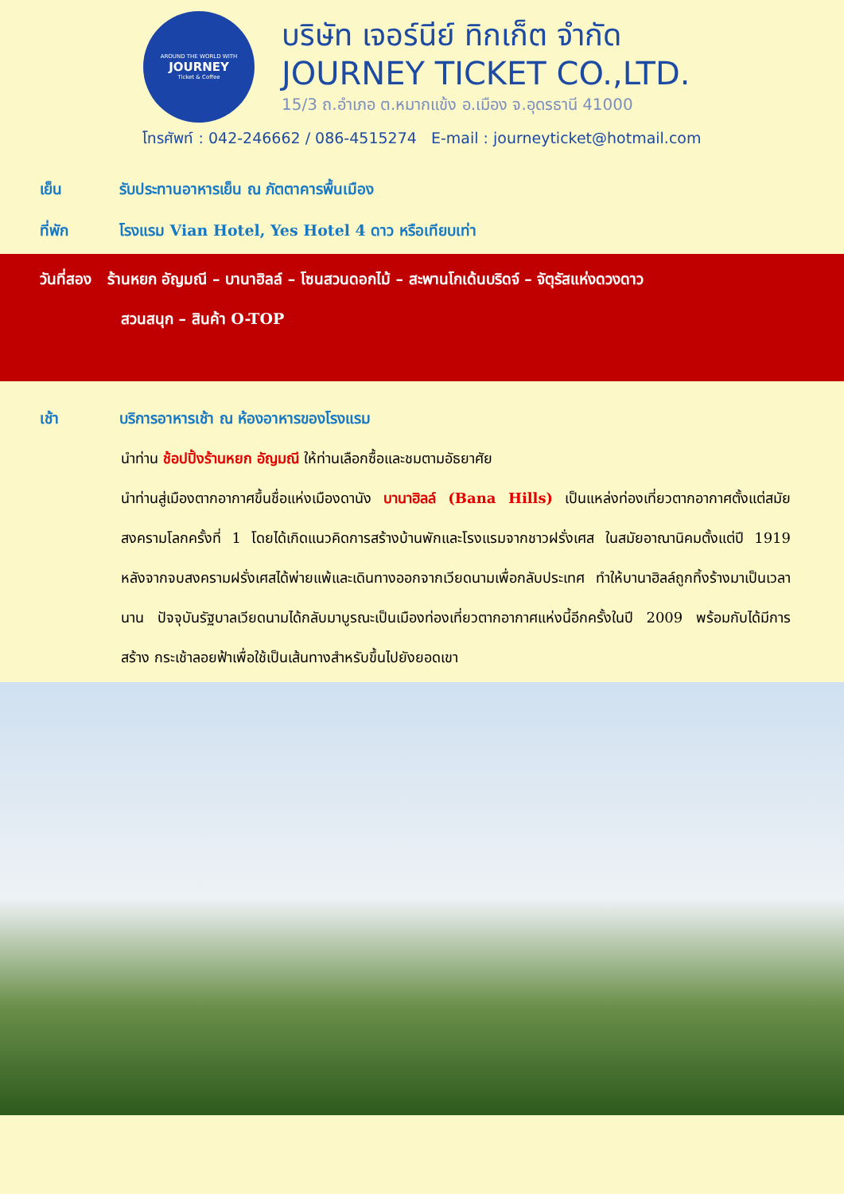AROUND THE WORLD WITH
JOURNEY
Ticket & Coffee
บริษัท เจอร์นีย์ ทิกเก็ต จำกัด
JOURNEY TICKET CO.,LTD.
15/3 ถ.อำเภอ ต.หมากแข้ง อ.เมือง จ.อุดรธานี 41000
โทรศัพท์ : 042-246662 / 086-4515274 E-mail : journeyticket@hotmail.com
เย็น รับประทานอาหารเย็น ณ ภัตตาคารพื้นเมือง
ที่พัก โรงแรม Vian Hotel, Yes Hotel 4 ดาว หรือเทียบเท่า
วันที่สอง ร้านหยก อัญมณี – บานาฮิลล์ – โซนสวนดอกไม้ – สะพานโกเด้นบริดจ์ – จัตุรัสแห่งดวงดาว
สวนสนุก – สินค้า O-TOP
เช้า บริการอาหารเช้า ณ ห้องอาหารของโรงแรม
นำท่าน ช้อปปิ้งร้านหยก อัญมณี ให้ท่านเลือกซื้อและชมตามอัธยาศัย
นำท่านสู่เมืองตากอากาศขึ้นชื่อแห่งเมืองดานัง บานาฮิลล์ (Bana Hills) เป็นแหล่งท่องเที่ยวตากอากาศตั้งแต่สมัยสงครามโลกครั้งที่ 1 โดยได้เกิดแนวคิดการสร้างบ้านพักและโรงแรมจากชาวฝรั่งเศส ในสมัยอาณานิคมตั้งแต่ปี 1919 หลังจากจบสงครามฝรั่งเศสได้พ่ายแพ้และเดินทางออกจากเวียดนามเพื่อกลับประเทศ ทำให้บานาฮิลล์ถูกทิ้งร้างมาเป็นเวลานาน ปัจจุบันรัฐบาลเวียดนามได้กลับมาบูรณะเป็นเมืองท่องเที่ยวตากอากาศแห่งนี้อีกครั้งในปี 2009 พร้อมกับได้มีการสร้าง กระเช้าลอยฟ้าเพื่อใช้เป็นเส้นทางสำหรับขึ้นไปยังยอดเขา